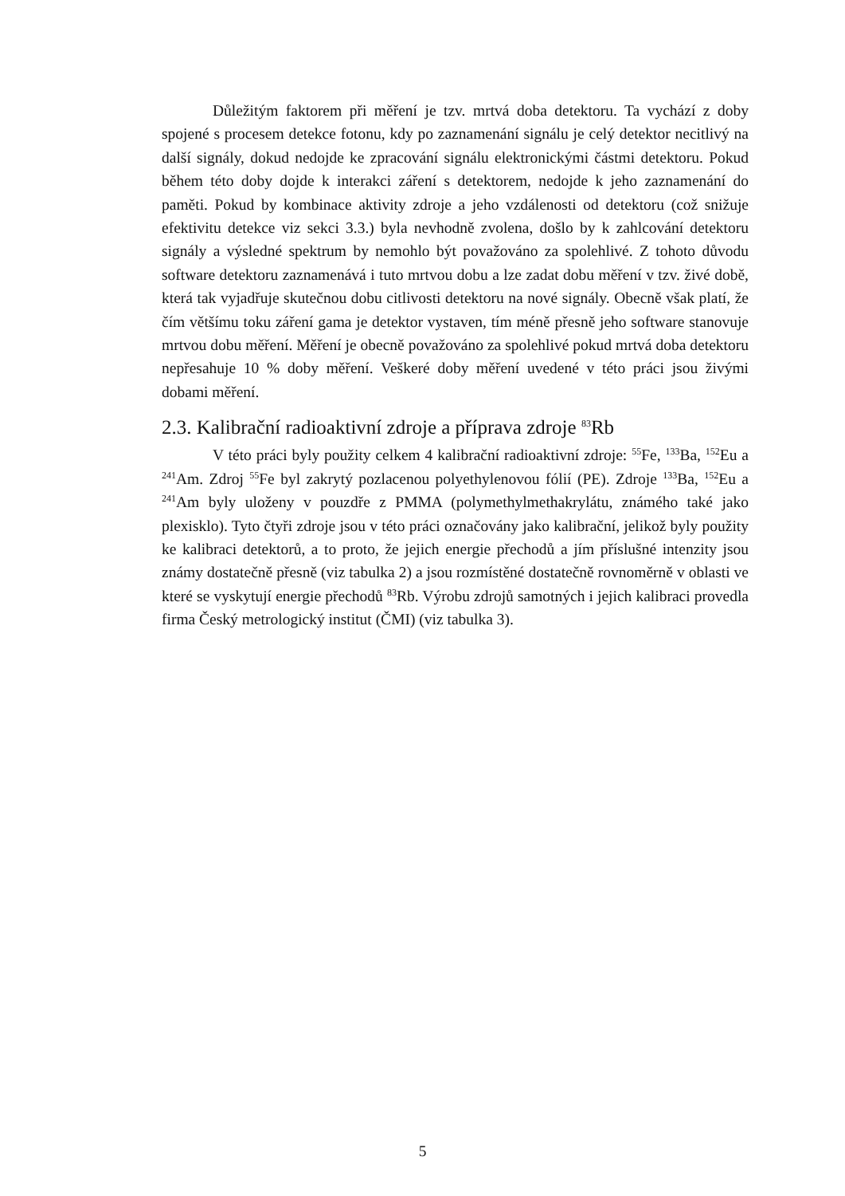Důležitým faktorem při měření je tzv. mrtvá doba detektoru. Ta vychází z doby spojené s procesem detekce fotonu, kdy po zaznamenání signálu je celý detektor necitlivý na další signály, dokud nedojde ke zpracování signálu elektronickými částmi detektoru. Pokud během této doby dojde k interakci záření s detektorem, nedojde k jeho zaznamenání do paměti. Pokud by kombinace aktivity zdroje a jeho vzdálenosti od detektoru (což snižuje efektivitu detekce viz sekci 3.3.) byla nevhodně zvolena, došlo by k zahlcování detektoru signály a výsledné spektrum by nemohlo být považováno za spolehlivé. Z tohoto důvodu software detektoru zaznamenává i tuto mrtvou dobu a lze zadat dobu měření v tzv. živé době, která tak vyjadřuje skutečnou dobu citlivosti detektoru na nové signály. Obecně však platí, že čím většímu toku záření gama je detektor vystaven, tím méně přesně jeho software stanovuje mrtvou dobu měření. Měření je obecně považováno za spolehlivé pokud mrtvá doba detektoru nepřesahuje 10 % doby měření. Veškeré doby měření uvedené v této práci jsou živými dobami měření.
2.3. Kalibrační radioaktivní zdroje a příprava zdroje <sup>83</sup>Rb
V této práci byly použity celkem 4 kalibrační radioaktivní zdroje: <sup>55</sup>Fe, <sup>133</sup>Ba, <sup>152</sup>Eu a <sup>241</sup>Am. Zdroj <sup>55</sup>Fe byl zakrytý pozlacenou polyethylenovou fólií (PE). Zdroje <sup>133</sup>Ba, <sup>152</sup>Eu a <sup>241</sup>Am byly uloženy v pouzdře z PMMA (polymethylmethakrylátu, známého také jako plexisklo). Tyto čtyři zdroje jsou v této práci označovány jako kalibrační, jelikož byly použity ke kalibraci detektorů, a to proto, že jejich energie přechodů a jím příslušné intenzity jsou známy dostatečně přesně (viz tabulka 2) a jsou rozmístěné dostatečně rovnoměrně v oblasti ve které se vyskytují energie přechodů <sup>83</sup>Rb. Výrobu zdrojů samotných i jejich kalibraci provedla firma Český metrologický institut (ČMI) (viz tabulka 3).
5